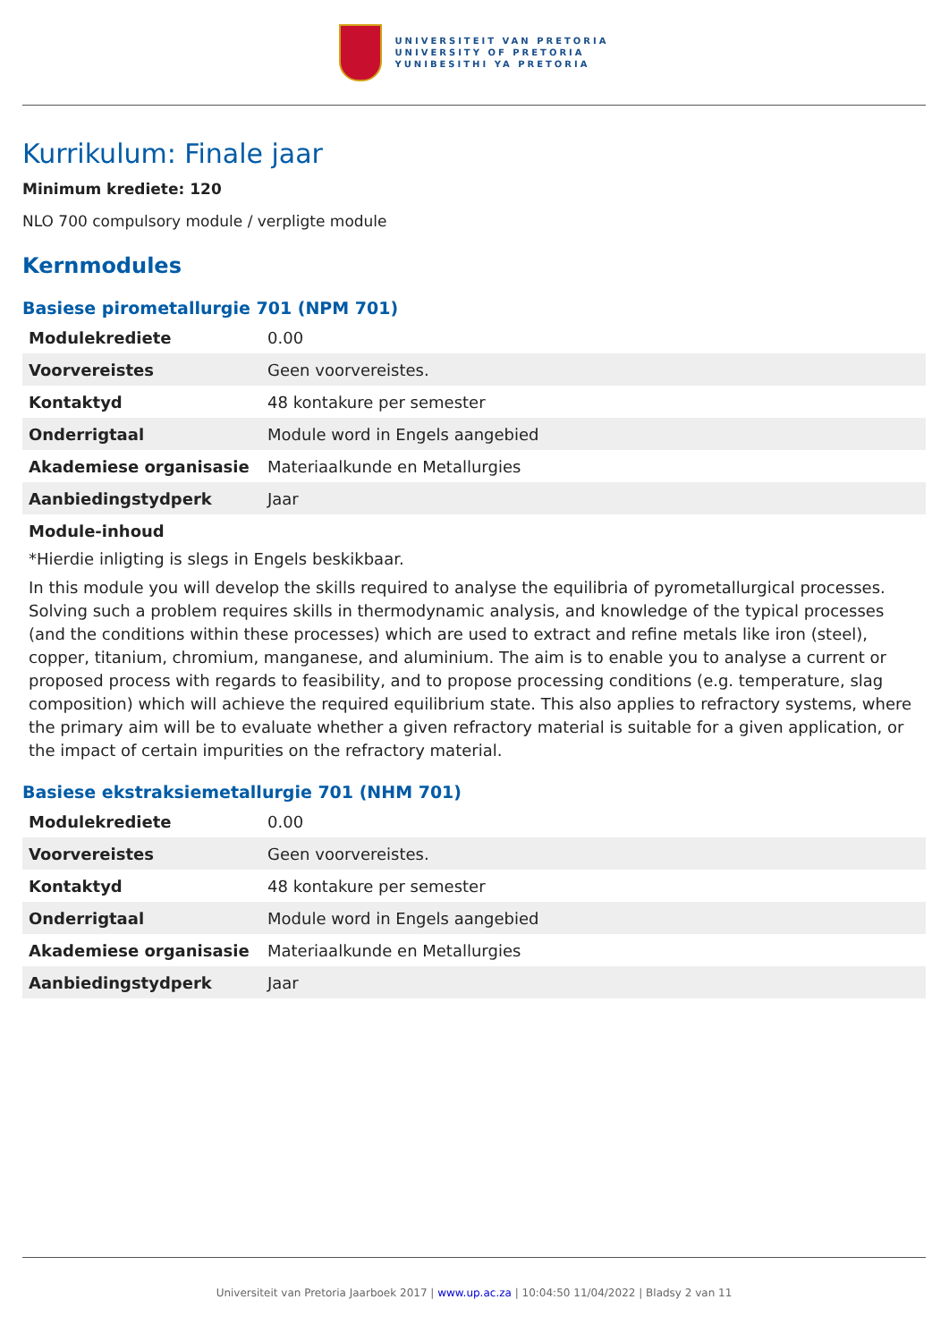UNIVERSITEIT VAN PRETORIA
UNIVERSITY OF PRETORIA
YUNIBESITHI YA PRETORIA
Kurrikulum: Finale jaar
Minimum krediete: 120
NLO 700 compulsory module / verpligte module
Kernmodules
Basiese pirometallurgie 701 (NPM 701)
| Modulekrediete | 0.00 |
| Voorvereistes | Geen voorvereistes. |
| Kontaktyd | 48 kontakure per semester |
| Onderrigtaal | Module word in Engels aangebied |
| Akademiese organisasie | Materiaalkunde en Metallurgies |
| Aanbiedingstydperk | Jaar |
Module-inhoud
*Hierdie inligting is slegs in Engels beskikbaar.
In this module you will develop the skills required to analyse the equilibria of pyrometallurgical processes. Solving such a problem requires skills in thermodynamic analysis, and knowledge of the typical processes (and the conditions within these processes) which are used to extract and refine metals like iron (steel), copper, titanium, chromium, manganese, and aluminium. The aim is to enable you to analyse a current or proposed process with regards to feasibility, and to propose processing conditions (e.g. temperature, slag composition) which will achieve the required equilibrium state. This also applies to refractory systems, where the primary aim will be to evaluate whether a given refractory material is suitable for a given application, or the impact of certain impurities on the refractory material.
Basiese ekstraksiemetallurgie 701 (NHM 701)
| Modulekrediete | 0.00 |
| Voorvereistes | Geen voorvereistes. |
| Kontaktyd | 48 kontakure per semester |
| Onderrigtaal | Module word in Engels aangebied |
| Akademiese organisasie | Materiaalkunde en Metallurgies |
| Aanbiedingstydperk | Jaar |
Universiteit van Pretoria Jaarboek 2017 | www.up.ac.za | 10:04:50 11/04/2022 | Bladsy 2 van 11